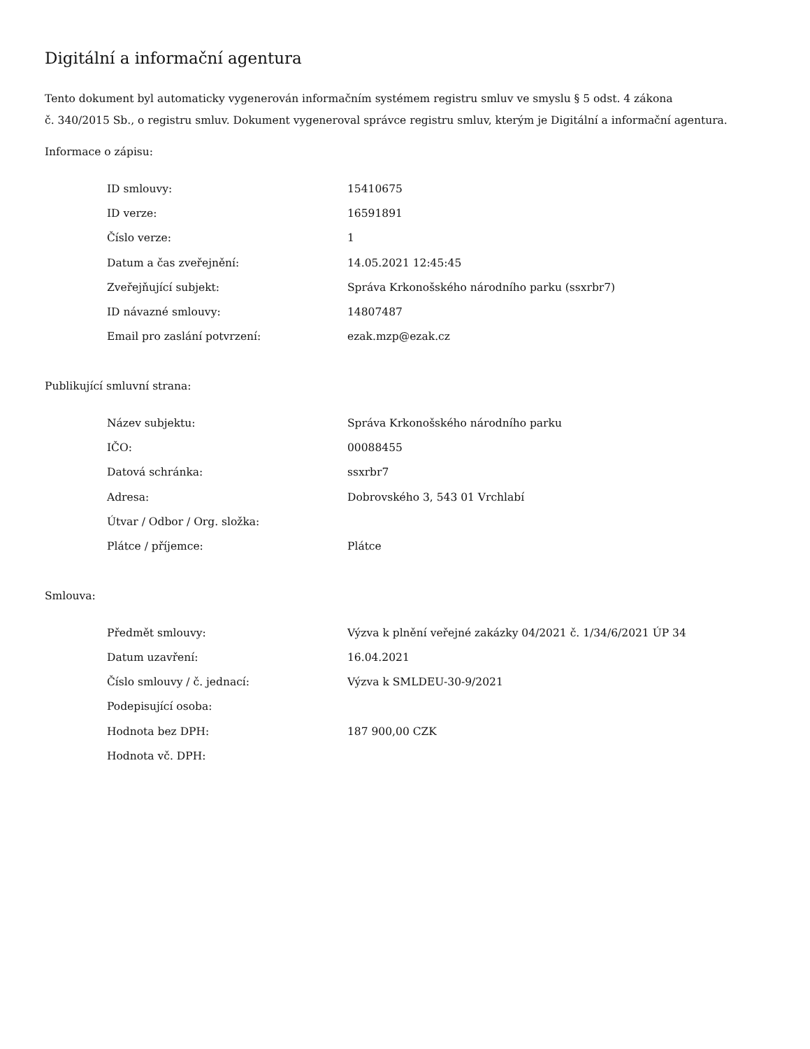Digitální a informační agentura
Tento dokument byl automaticky vygenerován informačním systémem registru smluv ve smyslu § 5 odst. 4 zákona
č. 340/2015 Sb., o registru smluv. Dokument vygeneroval správce registru smluv, kterým je Digitální a informační agentura.
Informace o zápisu:
| ID smlouvy: | 15410675 |
| ID verze: | 16591891 |
| Číslo verze: | 1 |
| Datum a čas zveřejnění: | 14.05.2021 12:45:45 |
| Zveřejňující subjekt: | Správa Krkonošského národního parku (ssxrbr7) |
| ID návazné smlouvy: | 14807487 |
| Email pro zaslání potvrzení: | ezak.mzp@ezak.cz |
Publikující smluvní strana:
| Název subjektu: | Správa Krkonošského národního parku |
| IČO: | 00088455 |
| Datová schránka: | ssxrbr7 |
| Adresa: | Dobrovského 3, 543 01 Vrchlabí |
| Útvar / Odbor / Org. složka: | |
| Plátce / příjemce: | Plátce |
Smlouva:
| Předmět smlouvy: | Výzva k plnění veřejné zakázky 04/2021 č. 1/34/6/2021 ÚP 34 |
| Datum uzavření: | 16.04.2021 |
| Číslo smlouvy / č. jednací: | Výzva k SMLDEU-30-9/2021 |
| Podepisující osoba: | |
| Hodnota bez DPH: | 187 900,00 CZK |
| Hodnota vč. DPH: | |